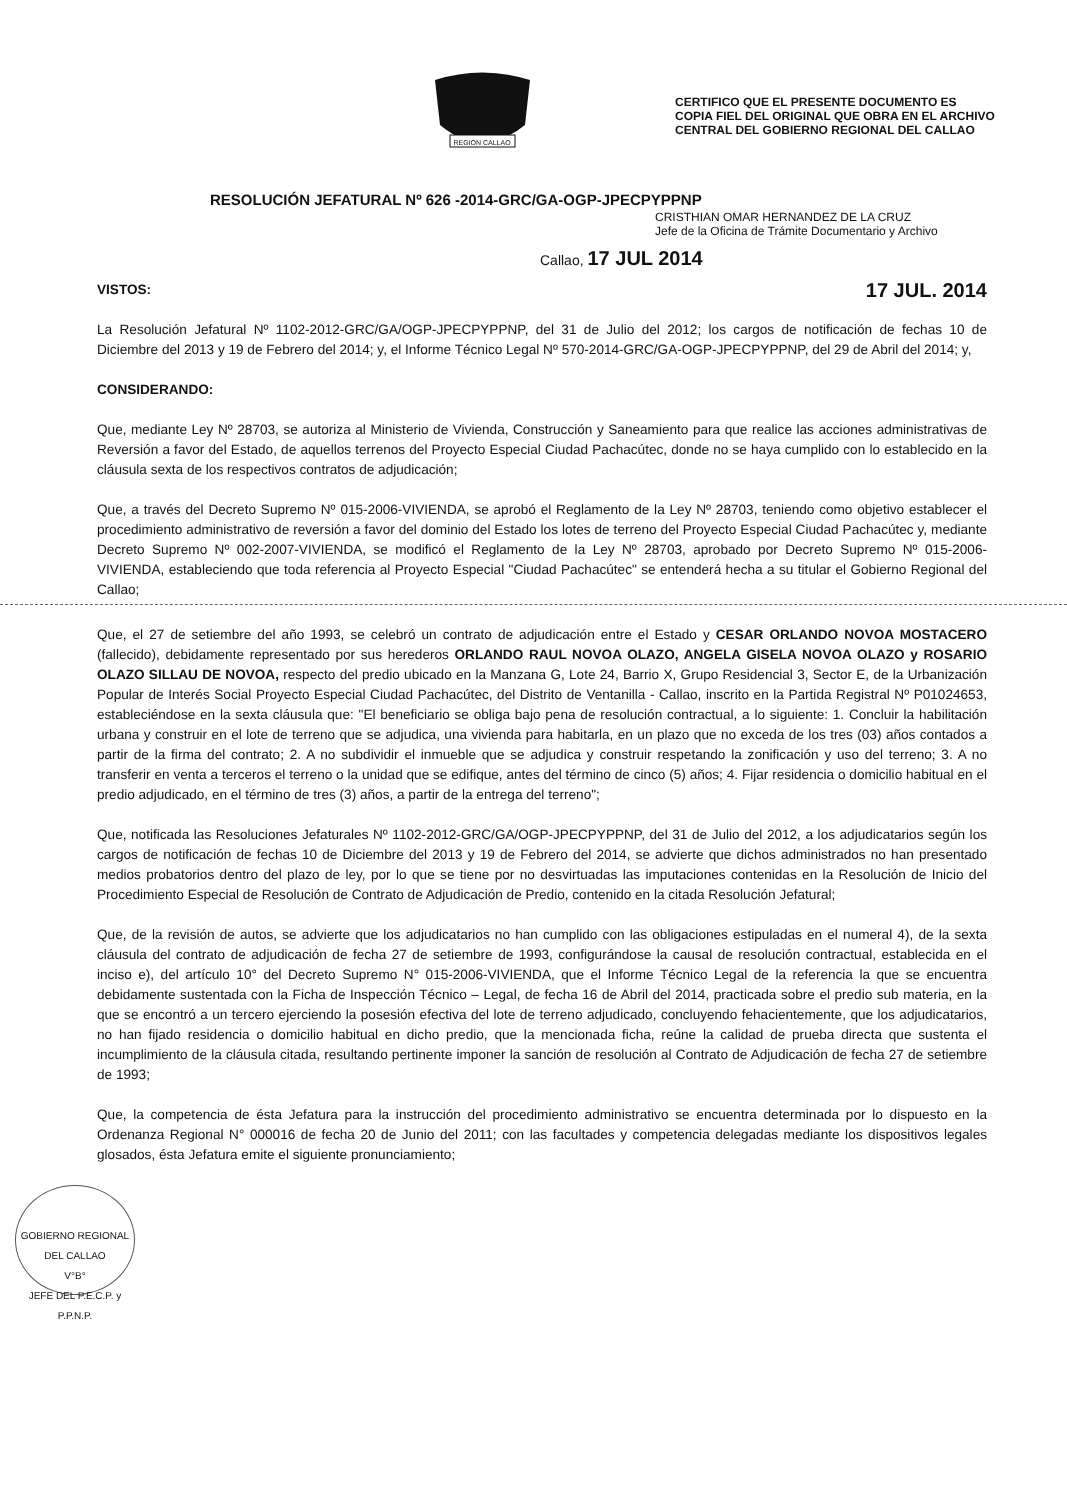REGION CALLAO
CERTIFICO QUE EL PRESENTE DOCUMENTO ES
COPIA FIEL DEL ORIGINAL QUE OBRA EN EL ARCHIVO
CENTRAL DEL GOBIERNO REGIONAL DEL CALLAO
RESOLUCIÓN JEFATURAL Nº 626 -2014-GRC/GA-OGP-JPECPYPPNP
CRISTHIAN OMAR HERNANDEZ DE LA CRUZ
Jefe de la Oficina de Trámite Documentario y Archivo
Callao, 17 JUL 2014
VISTOS:
17 JUL. 2014
La Resolución Jefatural Nº 1102-2012-GRC/GA/OGP-JPECPYPPNP, del 31 de Julio del 2012; los cargos de notificación de fechas 10 de Diciembre del 2013 y 19 de Febrero del 2014; y, el Informe Técnico Legal Nº 570-2014-GRC/GA-OGP-JPECPYPPNP, del 29 de Abril del 2014; y,
CONSIDERANDO:
Que, mediante Ley Nº 28703, se autoriza al Ministerio de Vivienda, Construcción y Saneamiento para que realice las acciones administrativas de Reversión a favor del Estado, de aquellos terrenos del Proyecto Especial Ciudad Pachacútec, donde no se haya cumplido con lo establecido en la cláusula sexta de los respectivos contratos de adjudicación;
Que, a través del Decreto Supremo Nº 015-2006-VIVIENDA, se aprobó el Reglamento de la Ley Nº 28703, teniendo como objetivo establecer el procedimiento administrativo de reversión a favor del dominio del Estado los lotes de terreno del Proyecto Especial Ciudad Pachacútec y, mediante Decreto Supremo Nº 002-2007-VIVIENDA, se modificó el Reglamento de la Ley Nº 28703, aprobado por Decreto Supremo Nº 015-2006-VIVIENDA, estableciendo que toda referencia al Proyecto Especial "Ciudad Pachacútec" se entenderá hecha a su titular el Gobierno Regional del Callao;
Que, el 27 de setiembre del año 1993, se celebró un contrato de adjudicación entre el Estado y CESAR ORLANDO NOVOA MOSTACERO (fallecido), debidamente representado por sus herederos ORLANDO RAUL NOVOA OLAZO, ANGELA GISELA NOVOA OLAZO y ROSARIO OLAZO SILLAU DE NOVOA, respecto del predio ubicado en la Manzana G, Lote 24, Barrio X, Grupo Residencial 3, Sector E, de la Urbanización Popular de Interés Social Proyecto Especial Ciudad Pachacútec, del Distrito de Ventanilla - Callao, inscrito en la Partida Registral Nº P01024653, estableciéndose en la sexta cláusula que: "El beneficiario se obliga bajo pena de resolución contractual, a lo siguiente: 1. Concluir la habilitación urbana y construir en el lote de terreno que se adjudica, una vivienda para habitarla, en un plazo que no exceda de los tres (03) años contados a partir de la firma del contrato; 2. A no subdividir el inmueble que se adjudica y construir respetando la zonificación y uso del terreno; 3. A no transferir en venta a terceros el terreno o la unidad que se edifique, antes del término de cinco (5) años; 4. Fijar residencia o domicilio habitual en el predio adjudicado, en el término de tres (3) años, a partir de la entrega del terreno";
Que, notificada las Resoluciones Jefaturales Nº 1102-2012-GRC/GA/OGP-JPECPYPPNP, del 31 de Julio del 2012, a los adjudicatarios según los cargos de notificación de fechas 10 de Diciembre del 2013 y 19 de Febrero del 2014, se advierte que dichos administrados no han presentado medios probatorios dentro del plazo de ley, por lo que se tiene por no desvirtuadas las imputaciones contenidas en la Resolución de Inicio del Procedimiento Especial de Resolución de Contrato de Adjudicación de Predio, contenido en la citada Resolución Jefatural;
Que, de la revisión de autos, se advierte que los adjudicatarios no han cumplido con las obligaciones estipuladas en el numeral 4), de la sexta cláusula del contrato de adjudicación de fecha 27 de setiembre de 1993, configurándose la causal de resolución contractual, establecida en el inciso e), del artículo 10° del Decreto Supremo N° 015-2006-VIVIENDA, que el Informe Técnico Legal de la referencia la que se encuentra debidamente sustentada con la Ficha de Inspección Técnico – Legal, de fecha 16 de Abril del 2014, practicada sobre el predio sub materia, en la que se encontró a un tercero ejerciendo la posesión efectiva del lote de terreno adjudicado, concluyendo fehacientemente, que los adjudicatarios, no han fijado residencia o domicilio habitual en dicho predio, que la mencionada ficha, reúne la calidad de prueba directa que sustenta el incumplimiento de la cláusula citada, resultando pertinente imponer la sanción de resolución al Contrato de Adjudicación de fecha 27 de setiembre de 1993;
Que, la competencia de ésta Jefatura para la instrucción del procedimiento administrativo se encuentra determinada por lo dispuesto en la Ordenanza Regional N° 000016 de fecha 20 de Junio del 2011; con las facultades y competencia delegadas mediante los dispositivos legales glosados, ésta Jefatura emite el siguiente pronunciamiento;
GOBIERNO REGIONAL DEL CALLAO
V°B°
JEFE DEL P.E.C.P. y P.P.N.P.